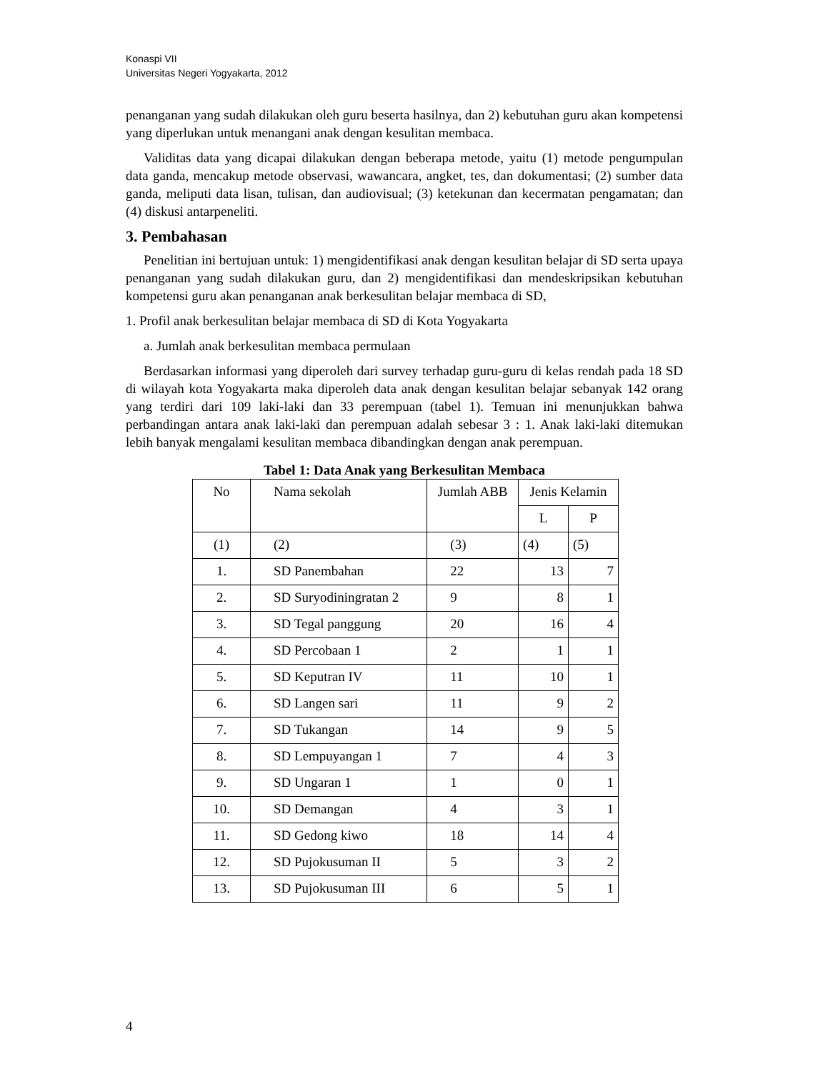Konaspi VII
Universitas Negeri Yogyakarta, 2012
penanganan yang sudah dilakukan oleh guru beserta hasilnya, dan 2) kebutuhan guru akan kompetensi yang diperlukan untuk menangani anak dengan kesulitan membaca.
Validitas data yang dicapai dilakukan dengan beberapa metode, yaitu (1) metode pengumpulan data ganda, mencakup metode observasi, wawancara, angket, tes, dan dokumentasi; (2) sumber data ganda, meliputi data lisan, tulisan, dan audiovisual; (3) ketekunan dan kecermatan pengamatan; dan (4) diskusi antarpeneliti.
3. Pembahasan
Penelitian ini bertujuan untuk: 1) mengidentifikasi anak dengan kesulitan belajar di SD serta upaya penanganan yang sudah dilakukan guru, dan 2) mengidentifikasi dan mendeskripsikan kebutuhan kompetensi guru akan penanganan anak berkesulitan belajar membaca di SD,
1. Profil anak berkesulitan belajar membaca di SD di Kota Yogyakarta
a. Jumlah anak berkesulitan membaca permulaan
Berdasarkan informasi yang diperoleh dari survey terhadap guru-guru di kelas rendah pada 18 SD di wilayah kota Yogyakarta maka diperoleh data anak dengan kesulitan belajar sebanyak 142 orang yang terdiri dari 109 laki-laki dan 33 perempuan (tabel 1). Temuan ini menunjukkan bahwa perbandingan antara anak laki-laki dan perempuan adalah sebesar 3 : 1. Anak laki-laki ditemukan lebih banyak mengalami kesulitan membaca dibandingkan dengan anak perempuan.
Tabel 1: Data Anak yang Berkesulitan Membaca
| No | Nama sekolah | Jumlah ABB | Jenis Kelamin | |
| --- | --- | --- | --- | --- |
| | | | L | P |
| (1) | (2) | (3) | (4) | (5) |
| 1. | SD Panembahan | 22 | 13 | 7 |
| 2. | SD Suryodiningratan 2 | 9 | 8 | 1 |
| 3. | SD Tegal panggung | 20 | 16 | 4 |
| 4. | SD Percobaan 1 | 2 | 1 | 1 |
| 5. | SD Keputran IV | 11 | 10 | 1 |
| 6. | SD Langen sari | 11 | 9 | 2 |
| 7. | SD Tukangan | 14 | 9 | 5 |
| 8. | SD Lempuyangan 1 | 7 | 4 | 3 |
| 9. | SD Ungaran 1 | 1 | 0 | 1 |
| 10. | SD Demangan | 4 | 3 | 1 |
| 11. | SD Gedong kiwo | 18 | 14 | 4 |
| 12. | SD Pujokusuman II | 5 | 3 | 2 |
| 13. | SD Pujokusuman III | 6 | 5 | 1 |
4